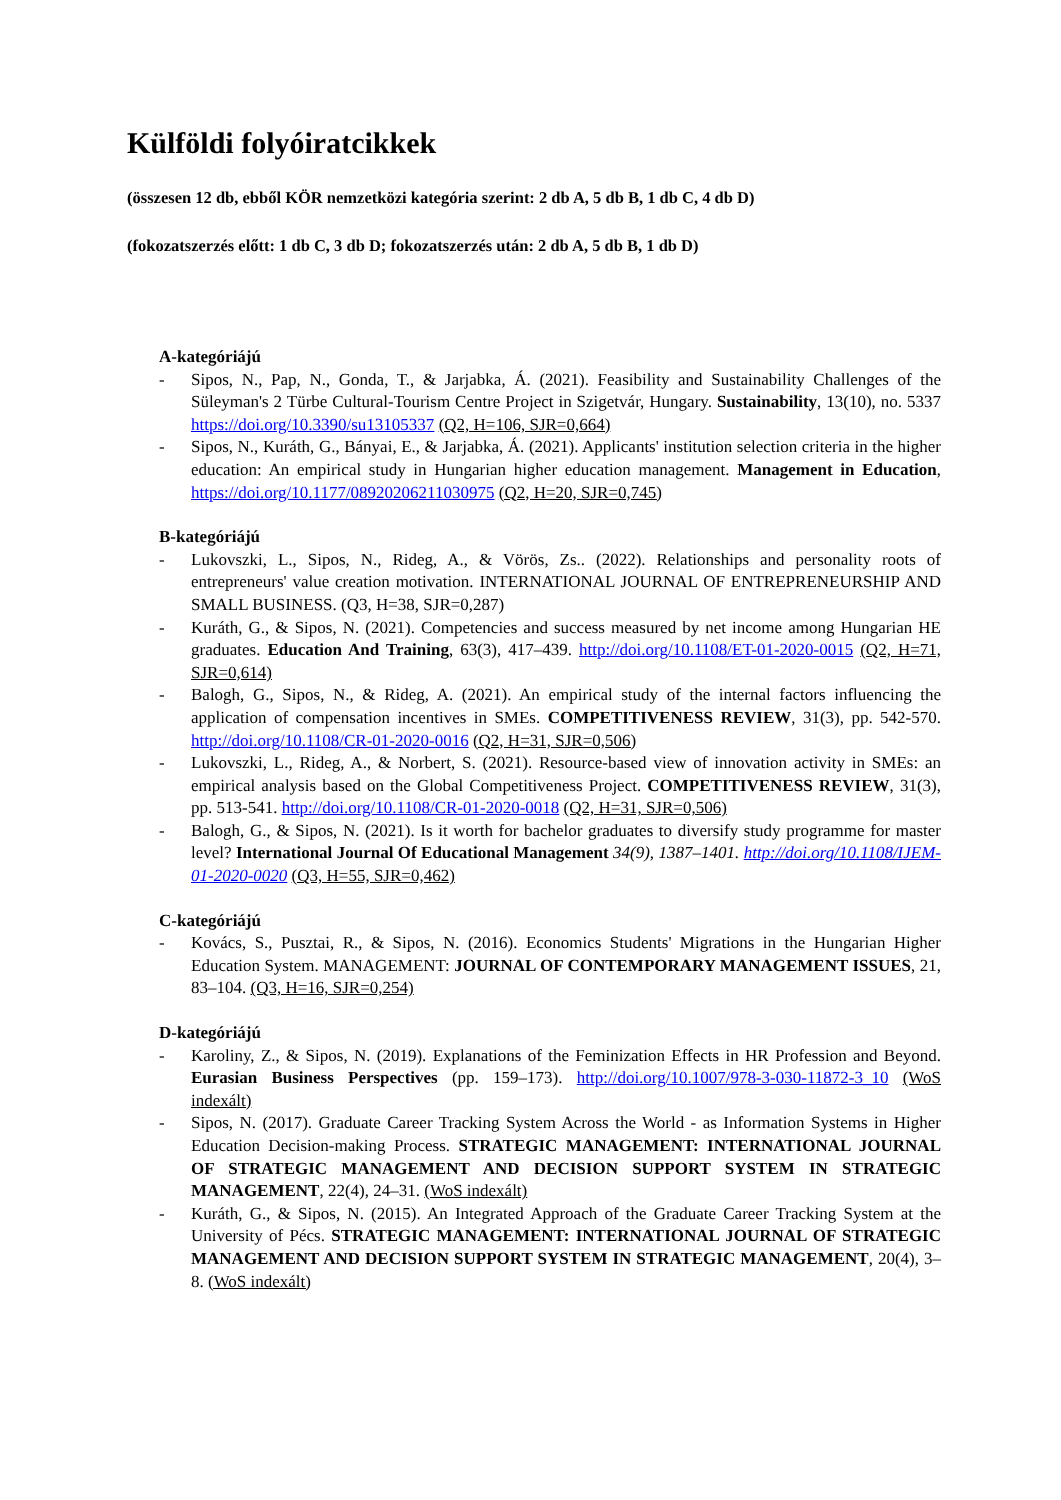Külföldi folyóiratcikkek
(összesen 12 db, ebből KÖR nemzetközi kategória szerint: 2 db A, 5 db B, 1 db C, 4 db D)
(fokozatszerzés előtt: 1 db C, 3 db D; fokozatszerzés után: 2 db A, 5 db B, 1 db D)
A-kategóriájú
- Sipos, N., Pap, N., Gonda, T., & Jarjabka, Á. (2021). Feasibility and Sustainability Challenges of the Süleyman's 2 Türbe Cultural-Tourism Centre Project in Szigetvár, Hungary. Sustainability, 13(10), no. 5337 https://doi.org/10.3390/su13105337 (Q2, H=106, SJR=0,664)
- Sipos, N., Kuráth, G., Bányai, E., & Jarjabka, Á. (2021). Applicants' institution selection criteria in the higher education: An empirical study in Hungarian higher education management. Management in Education, https://doi.org/10.1177/08920206211030975 (Q2, H=20, SJR=0,745)
B-kategóriájú
- Lukovszki, L., Sipos, N., Rideg, A., & Vörös, Zs.. (2022). Relationships and personality roots of entrepreneurs' value creation motivation. INTERNATIONAL JOURNAL OF ENTREPRENEURSHIP AND SMALL BUSINESS. (Q3, H=38, SJR=0,287)
- Kuráth, G., & Sipos, N. (2021). Competencies and success measured by net income among Hungarian HE graduates. Education And Training, 63(3), 417–439. http://doi.org/10.1108/ET-01-2020-0015 (Q2, H=71, SJR=0,614)
- Balogh, G., Sipos, N., & Rideg, A. (2021). An empirical study of the internal factors influencing the application of compensation incentives in SMEs. COMPETITIVENESS REVIEW, 31(3), pp. 542-570. http://doi.org/10.1108/CR-01-2020-0016 (Q2, H=31, SJR=0,506)
- Lukovszki, L., Rideg, A., & Norbert, S. (2021). Resource-based view of innovation activity in SMEs: an empirical analysis based on the Global Competitiveness Project. COMPETITIVENESS REVIEW, 31(3), pp. 513-541. http://doi.org/10.1108/CR-01-2020-0018 (Q2, H=31, SJR=0,506)
- Balogh, G., & Sipos, N. (2021). Is it worth for bachelor graduates to diversify study programme for master level? International Journal Of Educational Management 34(9), 1387–1401. http://doi.org/10.1108/IJEM-01-2020-0020 (Q3, H=55, SJR=0,462)
C-kategóriájú
- Kovács, S., Pusztai, R., & Sipos, N. (2016). Economics Students' Migrations in the Hungarian Higher Education System. MANAGEMENT: JOURNAL OF CONTEMPORARY MANAGEMENT ISSUES, 21, 83–104. (Q3, H=16, SJR=0,254)
D-kategóriájú
- Karoliny, Z., & Sipos, N. (2019). Explanations of the Feminization Effects in HR Profession and Beyond. Eurasian Business Perspectives (pp. 159–173). http://doi.org/10.1007/978-3-030-11872-3_10 (WoS indexált)
- Sipos, N. (2017). Graduate Career Tracking System Across the World - as Information Systems in Higher Education Decision-making Process. STRATEGIC MANAGEMENT: INTERNATIONAL JOURNAL OF STRATEGIC MANAGEMENT AND DECISION SUPPORT SYSTEM IN STRATEGIC MANAGEMENT, 22(4), 24–31. (WoS indexált)
- Kuráth, G., & Sipos, N. (2015). An Integrated Approach of the Graduate Career Tracking System at the University of Pécs. STRATEGIC MANAGEMENT: INTERNATIONAL JOURNAL OF STRATEGIC MANAGEMENT AND DECISION SUPPORT SYSTEM IN STRATEGIC MANAGEMENT, 20(4), 3–8. (WoS indexált)